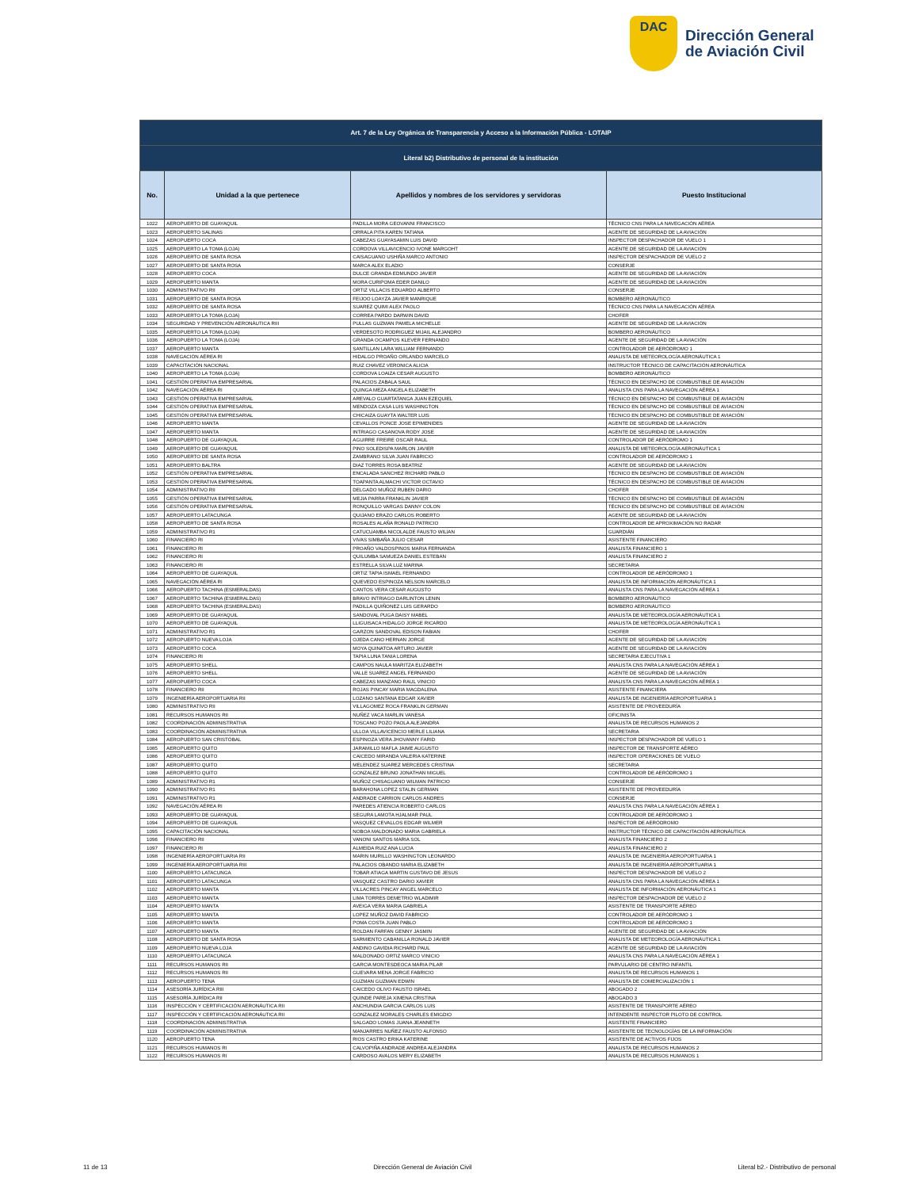DAC
Dirección General
de Aviación Civil
| Art. 7 de la Ley Orgánica de Transparencia y Acceso a la Información Pública - LOTAIP | | | |
| Literal b2) Distributivo de personal de la institución | | | |
| No. | Unidad a la que pertenece | Apellidos y nombres de los servidores y servidoras | Puesto Institucional |
| 1022 | AEROPUERTO DE GUAYAQUIL | PADILLA MORA GEOVANNI FRANCISCO | TÉCNICO CNS PARA LA NAVEGACIÓN AÉREA |
| 1023 | AEROPUERTO SALINAS | ORRALA PITA KAREN TATIANA | AGENTE DE SEGURIDAD DE LA AVIACIÓN |
| 1024 | AEROPUERTO COCA | CABEZAS GUAYASAMIN LUIS DAVID | INSPECTOR DESPACHADOR DE VUELO 1 |
| 1025 | AEROPUERTO LA TOMA (LOJA) | CORDOVA VILLAVICENCIO IVONE MARGOHT | AGENTE DE SEGURIDAD DE LA AVIACIÓN |
| 1026 | AEROPUERTO DE SANTA ROSA | CAISAGUANO USHIÑA MARCO ANTONIO | INSPECTOR DESPACHADOR DE VUELO 2 |
| 1027 | AEROPUERTO DE SANTA ROSA | MARCA ALEX ELADIO | CONSERJE |
| 1028 | AEROPUERTO COCA | DULCE GRANDA EDMUNDO JAVIER | AGENTE DE SEGURIDAD DE LA AVIACIÓN |
| 1029 | AEROPUERTO MANTA | MORA CURIPOMA EDER DANILO | AGENTE DE SEGURIDAD DE LA AVIACIÓN |
| 1030 | ADMINISTRATIVO RII | ORTIZ VILLACIS EDUARDO ALBERTO | CONSERJE |
| 1031 | AEROPUERTO DE SANTA ROSA | FEIJOO LOAYZA JAVIER MANRIQUE | BOMBERO AERONÁUTICO |
| 1032 | AEROPUERTO DE SANTA ROSA | SUAREZ QUIMI ALEX PAOLO | TÉCNICO CNS PARA LA NAVEGACIÓN AÉREA |
| 1033 | AEROPUERTO LA TOMA (LOJA) | CORREA PARDO DARWIN DAVID | CHOFER |
| 1034 | SEGURIDAD Y PREVENCIÓN AERONÁUTICA RIII | PULLAS GUZMAN PAMELA MICHELLE | AGENTE DE SEGURIDAD DE LA AVIACIÓN |
| 1035 | AEROPUERTO LA TOMA (LOJA) | VERDESOTO RODRIGUEZ MIJAIL ALEJANDRO | BOMBERO AERONÁUTICO |
| 1036 | AEROPUERTO LA TOMA (LOJA) | GRANDA OCAMPOS KLEVER FERNANDO | AGENTE DE SEGURIDAD DE LA AVIACIÓN |
| 1037 | AEROPUERTO MANTA | SANTILLAN LARA WILLIAM FERNANDO | CONTROLADOR DE AERÓDROMO 1 |
| 1038 | NAVEGACIÓN AÉREA RI | HIDALGO PROAÑO ORLANDO MARCELO | ANALISTA DE METEOROLOGÍA AERONÁUTICA 1 |
| 1039 | CAPACITACIÓN NACIONAL | RUIZ CHAVEZ VERONICA ALICIA | INSTRUCTOR TÉCNICO DE CAPACITACIÓN AERONÁUTICA |
| 1040 | AEROPUERTO LA TOMA (LOJA) | CORDOVA LOAIZA CESAR AUGUSTO | BOMBERO AERONÁUTICO |
| 1041 | GESTIÓN OPERATIVA EMPRESARIAL | PALACIOS ZABALA SAUL | TÉCNICO EN DESPACHO DE COMBUSTIBLE DE AVIACIÓN |
| 1042 | NAVEGACIÓN AÉREA RI | QUINGA MEZA ANGELA ELIZABETH | ANALISTA CNS PARA LA NAVEGACIÓN AÉREA 1 |
| 1043 | GESTIÓN OPERATIVA EMPRESARIAL | AREVALO GUARTATANGA JUAN EZEQUIEL | TÉCNICO EN DESPACHO DE COMBUSTIBLE DE AVIACIÓN |
| 1044 | GESTIÓN OPERATIVA EMPRESARIAL | MENDOZA CASA LUIS WASHINGTON | TÉCNICO EN DESPACHO DE COMBUSTIBLE DE AVIACIÓN |
| 1045 | GESTIÓN OPERATIVA EMPRESARIAL | CHICAIZA GUAYTA WALTER LUIS | TÉCNICO EN DESPACHO DE COMBUSTIBLE DE AVIACIÓN |
| 1046 | AEROPUERTO MANTA | CEVALLOS PONCE JOSE EPIMENIDES | AGENTE DE SEGURIDAD DE LA AVIACIÓN |
| 1047 | AEROPUERTO MANTA | INTRIAGO CASANOVA RODY JOSE | AGENTE DE SEGURIDAD DE LA AVIACIÓN |
| 1048 | AEROPUERTO DE GUAYAQUIL | AGUIRRE FREIRE OSCAR RAUL | CONTROLADOR DE AERÓDROMO 1 |
| 1049 | AEROPUERTO DE GUAYAQUIL | PINO SOLEDISPA MARLON JAVIER | ANALISTA DE METEOROLOGÍA AERONÁUTICA 1 |
| 1050 | AEROPUERTO DE SANTA ROSA | ZAMBRANO SILVA JUAN FABRICIO | CONTROLADOR DE AERÓDROMO 1 |
| 1051 | AEROPUERTO BALTRA | DIAZ TORRES ROSA BEATRIZ | AGENTE DE SEGURIDAD DE LA AVIACIÓN |
| 1052 | GESTIÓN OPERATIVA EMPRESARIAL | ENCALADA SANCHEZ RICHARD PABLO | TÉCNICO EN DESPACHO DE COMBUSTIBLE DE AVIACIÓN |
| 1053 | GESTIÓN OPERATIVA EMPRESARIAL | TOAPANTA ALMACHI VICTOR OCTAVIO | TÉCNICO EN DESPACHO DE COMBUSTIBLE DE AVIACIÓN |
| 1054 | ADMINISTRATIVO RII | DELGADO MUÑOZ RUBEN DARIO | CHOFER |
| 1055 | GESTIÓN OPERATIVA EMPRESARIAL | MEJIA PARRA FRANKLIN JAVIER | TÉCNICO EN DESPACHO DE COMBUSTIBLE DE AVIACIÓN |
| 1056 | GESTIÓN OPERATIVA EMPRESARIAL | RONQUILLO VARGAS DANNY COLON | TÉCNICO EN DESPACHO DE COMBUSTIBLE DE AVIACIÓN |
| 1057 | AEROPUERTO LATACUNGA | QUIJANO ERAZO CARLOS ROBERTO | AGENTE DE SEGURIDAD DE LA AVIACIÓN |
| 1058 | AEROPUERTO DE SANTA ROSA | ROSALES ALAÑA RONALD PATRICIO | CONTROLADOR DE APROXIMACIÓN NO RADAR |
| 1059 | ADMINISTRATIVO R1 | CATUCUAMBA NICOLALDE FAUSTO WILIAN | GUARDIÁN |
| 1060 | FINANCIERO RI | VIVAS SIMBAÑA JULIO CESAR | ASISTENTE FINANCIERO |
| 1061 | FINANCIERO RI | PROAÑO VALDOSPINOS MARIA FERNANDA | ANALISTA FINANCIERO 1 |
| 1062 | FINANCIERO RI | QUILUMBA SAMUEZA DANIEL ESTEBAN | ANALISTA FINANCIERO 2 |
| 1063 | FINANCIERO RI | ESTRELLA SILVA LUZ MARINA | SECRETARIA |
| 1064 | AEROPUERTO DE GUAYAQUIL | ORTIZ TAPIA ISMAEL FERNANDO | CONTROLADOR DE AERÓDROMO 1 |
| 1065 | NAVEGACIÓN AÉREA RI | QUEVEDO ESPINOZA NELSON MARCELO | ANALISTA DE INFORMACIÓN AERONÁUTICA 1 |
| 1066 | AEROPUERTO TACHINA (ESMERALDAS) | CANTOS VERA CESAR AUGUSTO | ANALISTA CNS PARA LA NAVEGACIÓN AÉREA 1 |
| 1067 | AEROPUERTO TACHINA (ESMERALDAS) | BRAVO INTRIAGO DARLINTON LENIN | BOMBERO AERONÁUTICO |
| 1068 | AEROPUERTO TACHINA (ESMERALDAS) | PADILLA QUIÑONEZ LUIS GERARDO | BOMBERO AERONÁUTICO |
| 1069 | AEROPUERTO DE GUAYAQUIL | SANDOVAL PUGA DAISY MABEL | ANALISTA DE METEOROLOGÍA AERONÁUTICA 1 |
| 1070 | AEROPUERTO DE GUAYAQUIL | LLIGUISACA HIDALGO JORGE RICARDO | ANALISTA DE METEOROLOGÍA AERONÁUTICA 1 |
| 1071 | ADMINISTRATIVO R1 | GARZON SANDOVAL EDISON FABIAN | CHOFER |
| 1072 | AEROPUERTO NUEVA LOJA | OJEDA CANO HERNAN JORGE | AGENTE DE SEGURIDAD DE LA AVIACIÓN |
| 1073 | AEROPUERTO COCA | MOYA QUINATOA ARTURO JAVIER | AGENTE DE SEGURIDAD DE LA AVIACIÓN |
| 1074 | FINANCIERO RI | TAPIA LUNA TANIA LORENA | SECRETARIA EJECUTIVA 1 |
| 1075 | AEROPUERTO SHELL | CAMPOS NAULA MARITZA ELIZABETH | ANALISTA CNS PARA LA NAVEGACIÓN AÉREA 1 |
| 1076 | AEROPUERTO SHELL | VALLE SUAREZ ANGEL FERNANDO | AGENTE DE SEGURIDAD DE LA AVIACIÓN |
| 1077 | AEROPUERTO COCA | CABEZAS MANZANO RAUL VINICIO | ANALISTA CNS PARA LA NAVEGACIÓN AÉREA 1 |
| 1078 | FINANCIERO RII | ROJAS PINCAY MARIA MAGDALENA | ASISTENTE FINANCIERA |
| 1079 | INGENIERÍA AEROPORTUARIA RII | LOZANO SANTANA EDGAR XAVIER | ANALISTA DE INGENIERÍA AEROPORTUARIA 1 |
| 1080 | ADMINISTRATIVO RII | VILLAGOMEZ ROCA FRANKLIN GERMAN | ASISTENTE DE PROVEEDURÍA |
| 1081 | RECURSOS HUMANOS RII | NUÑEZ VACA MARLIN VANESA | OFICINISTA |
| 1082 | COORDINACIÓN ADMINISTRATIVA | TOSCANO POZO PAOLA ALEJANDRA | ANALISTA DE RECURSOS HUMANOS 2 |
| 1083 | COORDINACIÓN ADMINISTRATIVA | ULLOA VILLAVICENCIO MERLE LILIANA | SECRETARIA |
| 1084 | AEROPUERTO SAN CRISTÓBAL | ESPINOZA VERA JHOVANNY FARID | INSPECTOR DESPACHADOR DE VUELO 1 |
| 1085 | AEROPUERTO QUITO | JARAMILLO MAFLA JAIME AUGUSTO | INSPECTOR DE TRANSPORTE AÉREO |
| 1086 | AEROPUERTO QUITO | CAICEDO MIRANDA VALERIA KATERINE | INSPECTOR OPERACIONES DE VUELO |
| 1087 | AEROPUERTO QUITO | MELENDEZ SUAREZ MERCEDES CRISTINA | SECRETARIA |
| 1088 | AEROPUERTO QUITO | GONZALEZ BRUNO JONATHAN MIGUEL | CONTROLADOR DE AERÓDROMO 1 |
| 1089 | ADMINISTRATIVO R1 | MUÑOZ CHISAGUANO WILMAN PATRICIO | CONSERJE |
| 1090 | ADMINISTRATIVO R1 | BARAHONA LOPEZ STALIN GERMAN | ASISTENTE DE PROVEEDURÍA |
| 1091 | ADMINISTRATIVO R1 | ANDRADE CARRION CARLOS ANDRES | CONSERJE |
| 1092 | NAVEGACIÓN AÉREA RI | PAREDES ATIENCIA ROBERTO CARLOS | ANALISTA CNS PARA LA NAVEGACIÓN AÉREA 1 |
| 1093 | AEROPUERTO DE GUAYAQUIL | SEGURA LAMOTA HJALMAR PAUL | CONTROLADOR DE AERÓDROMO 1 |
| 1094 | AEROPUERTO DE GUAYAQUIL | VASQUEZ CEVALLOS EDGAR WILMER | INSPECTOR DE AERÓDROMO |
| 1095 | CAPACITACIÓN NACIONAL | NOBOA MALDONADO MARIA GABRIELA | INSTRUCTOR TÉCNICO DE CAPACITACIÓN AERONÁUTICA |
| 1096 | FINANCIERO RII | VANONI SANTOS MARIA SOL | ANALISTA FINANCIERO 2 |
| 1097 | FINANCIERO RI | ALMEIDA RUIZ ANA LUCIA | ANALISTA FINANCIERO 2 |
| 1098 | INGENIERÍA AEROPORTUARIA RII | MARIN MURILLO WASHINGTON LEONARDO | ANALISTA DE INGENIERÍA AEROPORTUARIA 1 |
| 1099 | INGENIERÍA AEROPORTUARIA RIII | PALACIOS OBANDO MARIA ELIZABETH | ANALISTA DE INGENIERÍA AEROPORTUARIA 1 |
| 1100 | AEROPUERTO LATACUNGA | TOBAR ATIAGA MARTIN GUSTAVO DE JESUS | INSPECTOR DESPACHADOR DE VUELO 2 |
| 1101 | AEROPUERTO LATACUNGA | VASQUEZ CASTRO DARIO XAVIER | ANALISTA CNS PARA LA NAVEGACIÓN AÉREA 1 |
| 1102 | AEROPUERTO MANTA | VILLACRES PINCAY ANGEL MARCELO | ANALISTA DE INFORMACIÓN AERONÁUTICA 1 |
| 1103 | AEROPUERTO MANTA | LIMA TORRES DEMETRIO WLADIMIR | INSPECTOR DESPACHADOR DE VUELO 2 |
| 1104 | AEROPUERTO MANTA | AVEIGA VERA MARIA GABRIELA | ASISTENTE DE TRANSPORTE AÉREO |
| 1105 | AEROPUERTO MANTA | LOPEZ MUÑOZ DAVID FABRICIO | CONTROLADOR DE AERÓDROMO 1 |
| 1106 | AEROPUERTO MANTA | POMA COSTA JUAN PABLO | CONTROLADOR DE AERÓDROMO 1 |
| 1107 | AEROPUERTO MANTA | ROLDAN FARFAN GENNY JASMIN | AGENTE DE SEGURIDAD DE LA AVIACIÓN |
| 1108 | AEROPUERTO DE SANTA ROSA | SARMIENTO CABANILLA RONALD JAVIER | ANALISTA DE METEOROLOGÍA AERONÁUTICA 1 |
| 1109 | AEROPUERTO NUEVA LOJA | ANDINO GAVIDIA RICHARD PAUL | AGENTE DE SEGURIDAD DE LA AVIACIÓN |
| 1110 | AEROPUERTO LATACUNGA | MALDONADO ORTIZ MARCO VINICIO | ANALISTA CNS PARA LA NAVEGACIÓN AÉREA 1 |
| 1111 | RECURSOS HUMANOS RII | GARCIA MONTESDEOCA MARIA PILAR | PARVULARIO DE CENTRO INFANTIL |
| 1112 | RECURSOS HUMANOS RII | GUEVARA MENA JORGE FABRICIO | ANALISTA DE RECURSOS HUMANOS 1 |
| 1113 | AEROPUERTO TENA | GUZMAN GUZMAN EDWIN | ANALISTA DE COMERCIALIZACIÓN 1 |
| 1114 | ASESORÍA JURÍDICA RIII | CAICEDO OLIVO FAUSTO ISRAEL | ABOGADO 2 |
| 1115 | ASESORÍA JURÍDICA RII | QUINDE PAREJA XIMENA CRISTINA | ABOGADO 3 |
| 1116 | INSPECCIÓN Y CERTIFICACIÓN AERONÁUTICA RII | ANCHUNDIA GARCIA CARLOS LUIS | ASISTENTE DE TRANSPORTE AÉREO |
| 1117 | INSPECCIÓN Y CERTIFICACIÓN AERONÁUTICA RII | GONZALEZ MORALES CHARLES EMIGDIO | INTENDENTE INSPECTOR PILOTO DE CONTROL |
| 1118 | COORDINACIÓN ADMINISTRATIVA | SALGADO LOMAS JUANA JEANNETH | ASISTENTE FINANCIERO |
| 1119 | COORDINACIÓN ADMINISTRATIVA | MANJARRES NUÑEZ FAUSTO ALFONSO | ASISTENTE DE TECNOLOGÍAS DE LA INFORMACIÓN |
| 1120 | AEROPUERTO TENA | RIOS CASTRO ERIKA KATERINE | ASISTENTE DE ACTIVOS FIJOS |
| 1121 | RECURSOS HUMANOS RI | CALVOPIÑA ANDRADE ANDREA ALEJANDRA | ANALISTA DE RECURSOS HUMANOS 2 |
| 1122 | RECURSOS HUMANOS RI | CARDOSO AVALOS MERY ELIZABETH | ANALISTA DE RECURSOS HUMANOS 1 |
11 de 13 Dirección General de Aviación Civil Literal b2.- Distributivo de personal